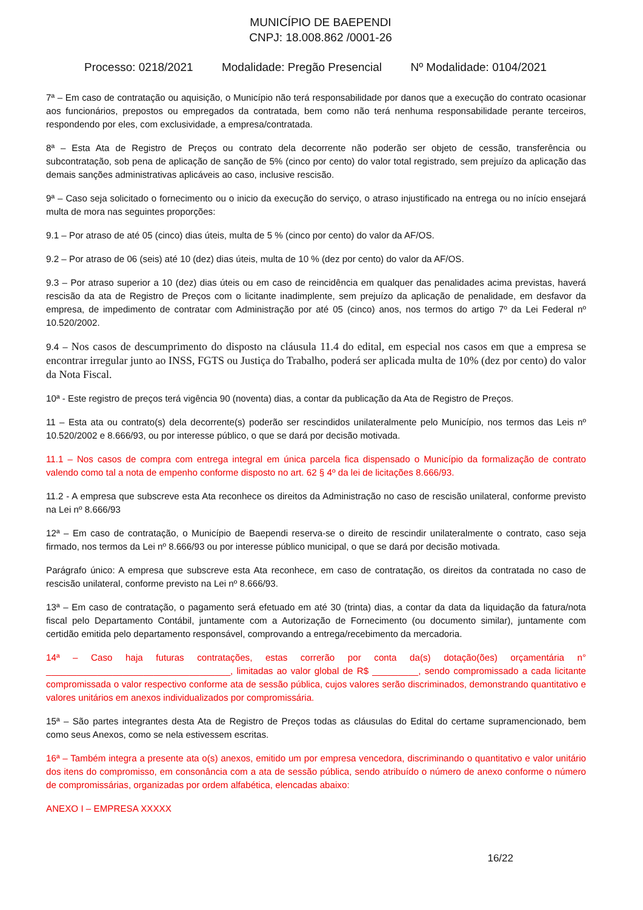MUNICÍPIO DE BAEPENDI
CNPJ: 18.008.862 /0001-26
Processo: 0218/2021 Modalidade: Pregão Presencial Nº Modalidade: 0104/2021
7ª – Em caso de contratação ou aquisição, o Município não terá responsabilidade por danos que a execução do contrato ocasionar aos funcionários, prepostos ou empregados da contratada, bem como não terá nenhuma responsabilidade perante terceiros, respondendo por eles, com exclusividade, a empresa/contratada.
8ª – Esta Ata de Registro de Preços ou contrato dela decorrente não poderão ser objeto de cessão, transferência ou subcontratação, sob pena de aplicação de sanção de 5% (cinco por cento) do valor total registrado, sem prejuízo da aplicação das demais sanções administrativas aplicáveis ao caso, inclusive rescisão.
9ª – Caso seja solicitado o fornecimento ou o inicio da execução do serviço, o atraso injustificado na entrega ou no início ensejará multa de mora nas seguintes proporções:
9.1 – Por atraso de até 05 (cinco) dias úteis, multa de 5 % (cinco por cento) do valor da AF/OS.
9.2 – Por atraso de 06 (seis) até 10 (dez) dias úteis, multa de 10 % (dez por cento) do valor da AF/OS.
9.3 – Por atraso superior a 10 (dez) dias úteis ou em caso de reincidência em qualquer das penalidades acima previstas, haverá rescisão da ata de Registro de Preços com o licitante inadimplente, sem prejuízo da aplicação de penalidade, em desfavor da empresa, de impedimento de contratar com Administração por até 05 (cinco) anos, nos termos do artigo 7º da Lei Federal nº 10.520/2002.
9.4 – Nos casos de descumprimento do disposto na cláusula 11.4 do edital, em especial nos casos em que a empresa se encontrar irregular junto ao INSS, FGTS ou Justiça do Trabalho, poderá ser aplicada multa de 10% (dez por cento) do valor da Nota Fiscal.
10ª - Este registro de preços terá vigência 90 (noventa) dias, a contar da publicação da Ata de Registro de Preços.
11 – Esta ata ou contrato(s) dela decorrente(s) poderão ser rescindidos unilateralmente pelo Município, nos termos das Leis nº 10.520/2002 e 8.666/93, ou por interesse público, o que se dará por decisão motivada.
11.1 – Nos casos de compra com entrega integral em única parcela fica dispensado o Município da formalização de contrato valendo como tal a nota de empenho conforme disposto no art. 62 § 4º da lei de licitações 8.666/93.
11.2 - A empresa que subscreve esta Ata reconhece os direitos da Administração no caso de rescisão unilateral, conforme previsto na Lei nº 8.666/93
12ª – Em caso de contratação, o Município de Baependi reserva-se o direito de rescindir unilateralmente o contrato, caso seja firmado, nos termos da Lei nº 8.666/93 ou por interesse público municipal, o que se dará por decisão motivada.
Parágrafo único: A empresa que subscreve esta Ata reconhece, em caso de contratação, os direitos da contratada no caso de rescisão unilateral, conforme previsto na Lei nº 8.666/93.
13ª – Em caso de contratação, o pagamento será efetuado em até 30 (trinta) dias, a contar da data da liquidação da fatura/nota fiscal pelo Departamento Contábil, juntamente com a Autorização de Fornecimento (ou documento similar), juntamente com certidão emitida pelo departamento responsável, comprovando a entrega/recebimento da mercadoria.
14ª – Caso haja futuras contratações, estas correrão por conta da(s) dotação(ões) orçamentária n° ____________________________________, limitadas ao valor global de R$ _________, sendo compromissado a cada licitante compromissada o valor respectivo conforme ata de sessão pública, cujos valores serão discriminados, demonstrando quantitativo e valores unitários em anexos individualizados por compromissária.
15ª – São partes integrantes desta Ata de Registro de Preços todas as cláusulas do Edital do certame supramencionado, bem como seus Anexos, como se nela estivessem escritas.
16ª – Também integra a presente ata o(s) anexos, emitido um por empresa vencedora, discriminando o quantitativo e valor unitário dos itens do compromisso, em consonância com a ata de sessão pública, sendo atribuído o número de anexo conforme o número de compromissárias, organizadas por ordem alfabética, elencadas abaixo:
ANEXO I – EMPRESA XXXXX
16/22